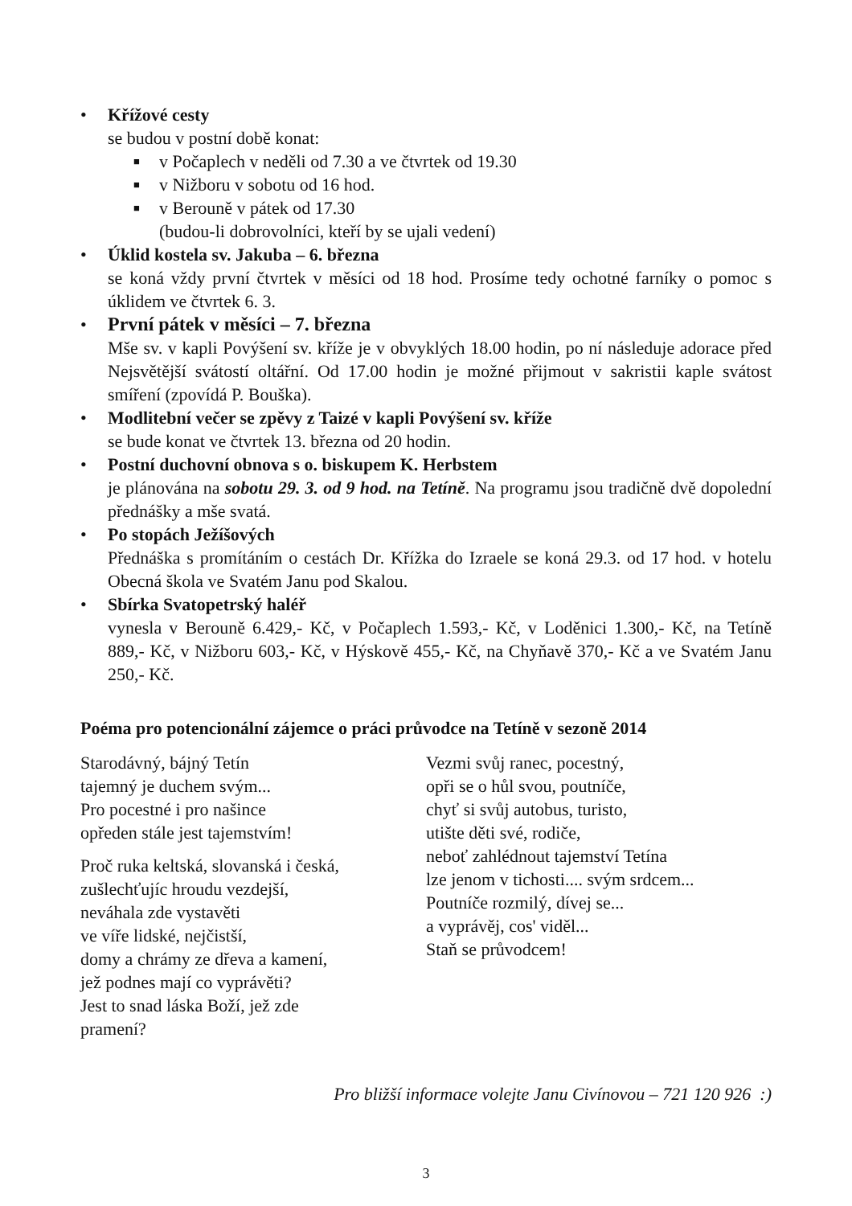• Křížové cesty
se budou v postní době konat:
■ v Počaplech v neděli od 7.30 a ve čtvrtek od 19.30
■ v Nižboru v sobotu od 16 hod.
■ v Berouně v pátek od 17.30
(budou-li dobrovolníci, kteří by se ujali vedení)
• Úklid kostela sv. Jakuba – 6. března
se koná vždy první čtvrtek v měsíci od 18 hod. Prosíme tedy ochotné farníky o pomoc s úklidem ve čtvrtek 6. 3.
• První pátek v měsíci – 7. března
Mše sv. v kapli Povýšení sv. kříže je v obvyklých 18.00 hodin, po ní následuje adorace před Nejsvětější svátostí oltářní. Od 17.00 hodin je možné přijmout v sakristii kaple svátost smíření (zpovídá P. Bouška).
• Modlitební večer se zpěvy z Taizé v kapli Povýšení sv. kříže
se bude konat ve čtvrtek 13. března od 20 hodin.
• Postní duchovní obnova s o. biskupem K. Herbstem
je plánována na sobotu 29. 3. od 9 hod. na Tetíně. Na programu jsou tradičně dvě dopolední přednášky a mše svatá.
• Po stopách Ježíšových
Přednáška s promítáním o cestách Dr. Křížka do Izraele se koná 29.3. od 17 hod. v hotelu Obecná škola ve Svatém Janu pod Skalou.
• Sbírka Svatopetrský haléř
vynesla v Berouně 6.429,- Kč, v Počaplech 1.593,- Kč, v Loděnici 1.300,- Kč, na Tetíně 889,- Kč, v Nižboru 603,- Kč, v Hýskově 455,- Kč, na Chyňavě 370,- Kč a ve Svatém Janu 250,- Kč.
Poéma pro potencionální zájemce o práci průvodce na Tetíně v sezoně 2014
Starodávný, bájný Tetín
tajemný je duchem svým...
Pro pocestné i pro našince
opředen stále jest tajemstvím!
Proč ruka keltská, slovanská i česká,
zušlechťujíc hroudu vezdejší,
neváhala zde vystavěti
ve víře lidské, nejčistší,
domy a chrámy ze dřeva a kamení,
jež podnes mají co vyprávěti?
Jest to snad láska Boží, jež zde
pramení?
Vezmi svůj ranec, pocestný,
opři se o hůl svou, poutníče,
chyť si svůj autobus, turisto,
utište děti své, rodiče,
neboť zahlédnout tajemství Tetína
lze jenom v tichosti.... svým srdcem...
Poutníče rozmilý, dívej se...
a vyprávěj, cos' viděl...
Staň se průvodcem!
Pro bližší informace volejte Janu Civínovou – 721 120 926 :)
3